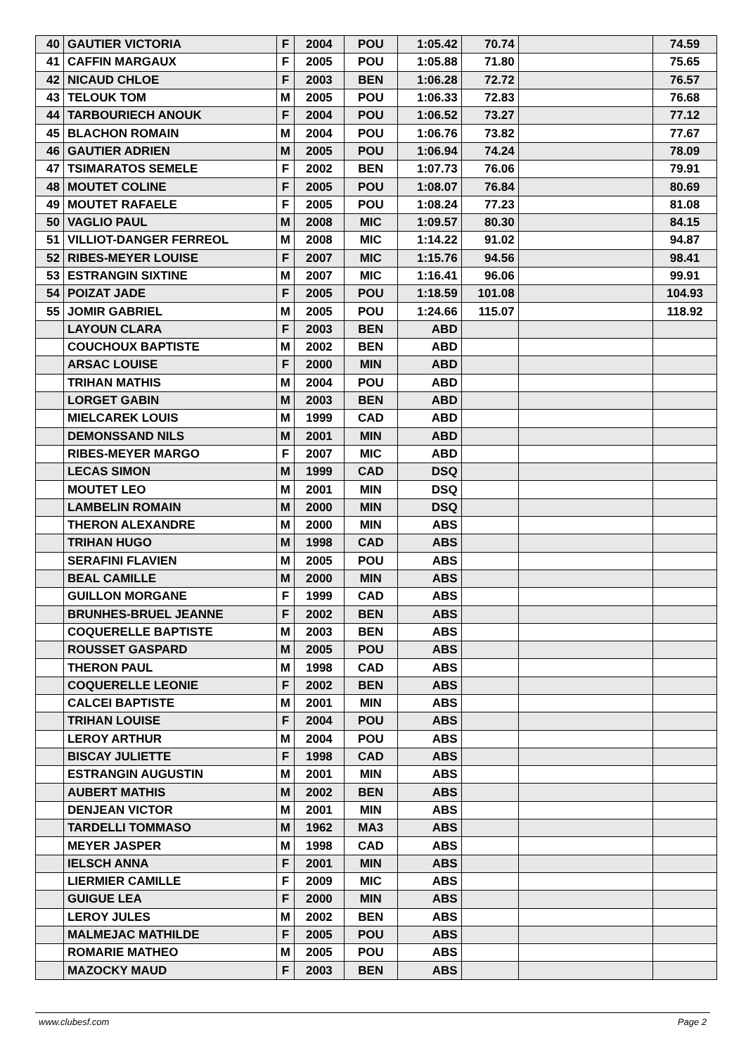| 40 | GAUTIER VICTORIA | F | 2004 | POU | 1:05.42 | 70.74 | | 74.59 |
| 41 | CAFFIN MARGAUX | F | 2005 | POU | 1:05.88 | 71.80 | | 75.65 |
| 42 | NICAUD CHLOE | F | 2003 | BEN | 1:06.28 | 72.72 | | 76.57 |
| 43 | TELOUK TOM | M | 2005 | POU | 1:06.33 | 72.83 | | 76.68 |
| 44 | TARBOURIECH ANOUK | F | 2004 | POU | 1:06.52 | 73.27 | | 77.12 |
| 45 | BLACHON ROMAIN | M | 2004 | POU | 1:06.76 | 73.82 | | 77.67 |
| 46 | GAUTIER ADRIEN | M | 2005 | POU | 1:06.94 | 74.24 | | 78.09 |
| 47 | TSIMARATOS SEMELE | F | 2002 | BEN | 1:07.73 | 76.06 | | 79.91 |
| 48 | MOUTET COLINE | F | 2005 | POU | 1:08.07 | 76.84 | | 80.69 |
| 49 | MOUTET RAFAELE | F | 2005 | POU | 1:08.24 | 77.23 | | 81.08 |
| 50 | VAGLIO PAUL | M | 2008 | MIC | 1:09.57 | 80.30 | | 84.15 |
| 51 | VILLIOT-DANGER FERREOL | M | 2008 | MIC | 1:14.22 | 91.02 | | 94.87 |
| 52 | RIBES-MEYER LOUISE | F | 2007 | MIC | 1:15.76 | 94.56 | | 98.41 |
| 53 | ESTRANGIN SIXTINE | M | 2007 | MIC | 1:16.41 | 96.06 | | 99.91 |
| 54 | POIZAT JADE | F | 2005 | POU | 1:18.59 | 101.08 | | 104.93 |
| 55 | JOMIR GABRIEL | M | 2005 | POU | 1:24.66 | 115.07 | | 118.92 |
| | LAYOUN CLARA | F | 2003 | BEN | ABD | | | |
| | COUCHOUX BAPTISTE | M | 2002 | BEN | ABD | | | |
| | ARSAC LOUISE | F | 2000 | MIN | ABD | | | |
| | TRIHAN MATHIS | M | 2004 | POU | ABD | | | |
| | LORGET GABIN | M | 2003 | BEN | ABD | | | |
| | MIELCAREK LOUIS | M | 1999 | CAD | ABD | | | |
| | DEMONSSAND NILS | M | 2001 | MIN | ABD | | | |
| | RIBES-MEYER MARGO | F | 2007 | MIC | ABD | | | |
| | LECAS SIMON | M | 1999 | CAD | DSQ | | | |
| | MOUTET LEO | M | 2001 | MIN | DSQ | | | |
| | LAMBELIN ROMAIN | M | 2000 | MIN | DSQ | | | |
| | THERON ALEXANDRE | M | 2000 | MIN | ABS | | | |
| | TRIHAN HUGO | M | 1998 | CAD | ABS | | | |
| | SERAFINI FLAVIEN | M | 2005 | POU | ABS | | | |
| | BEAL CAMILLE | M | 2000 | MIN | ABS | | | |
| | GUILLON MORGANE | F | 1999 | CAD | ABS | | | |
| | BRUNHES-BRUEL JEANNE | F | 2002 | BEN | ABS | | | |
| | COQUERELLE BAPTISTE | M | 2003 | BEN | ABS | | | |
| | ROUSSET GASPARD | M | 2005 | POU | ABS | | | |
| | THERON PAUL | M | 1998 | CAD | ABS | | | |
| | COQUERELLE LEONIE | F | 2002 | BEN | ABS | | | |
| | CALCEI BAPTISTE | M | 2001 | MIN | ABS | | | |
| | TRIHAN LOUISE | F | 2004 | POU | ABS | | | |
| | LEROY ARTHUR | M | 2004 | POU | ABS | | | |
| | BISCAY JULIETTE | F | 1998 | CAD | ABS | | | |
| | ESTRANGIN AUGUSTIN | M | 2001 | MIN | ABS | | | |
| | AUBERT MATHIS | M | 2002 | BEN | ABS | | | |
| | DENJEAN VICTOR | M | 2001 | MIN | ABS | | | |
| | TARDELLI TOMMASO | M | 1962 | MA3 | ABS | | | |
| | MEYER JASPER | M | 1998 | CAD | ABS | | | |
| | IELSCH ANNA | F | 2001 | MIN | ABS | | | |
| | LIERMIER CAMILLE | F | 2009 | MIC | ABS | | | |
| | GUIGUE LEA | F | 2000 | MIN | ABS | | | |
| | LEROY JULES | M | 2002 | BEN | ABS | | | |
| | MALMEJAC MATHILDE | F | 2005 | POU | ABS | | | |
| | ROMARIE MATHEO | M | 2005 | POU | ABS | | | |
| | MAZOCKY MAUD | F | 2003 | BEN | ABS | | | |
www.clubesf.com Page 2